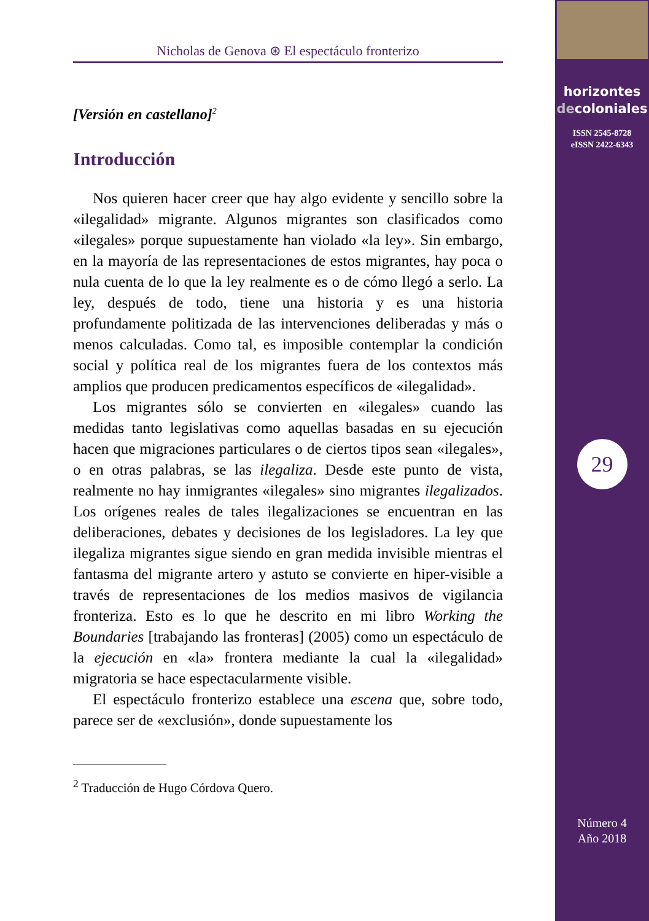Nicholas de Genova ⊛ El espectáculo fronterizo
[Versión en castellano]<sup>2</sup>
Introducción
Nos quieren hacer creer que hay algo evidente y sencillo sobre la «ilegalidad» migrante. Algunos migrantes son clasificados como «ilegales» porque supuestamente han violado «la ley». Sin embargo, en la mayoría de las representaciones de estos migrantes, hay poca o nula cuenta de lo que la ley realmente es o de cómo llegó a serlo. La ley, después de todo, tiene una historia y es una historia profundamente politizada de las intervenciones deliberadas y más o menos calculadas. Como tal, es imposible contemplar la condición social y política real de los migrantes fuera de los contextos más amplios que producen predicamentos específicos de «ilegalidad».
Los migrantes sólo se convierten en «ilegales» cuando las medidas tanto legislativas como aquellas basadas en su ejecución hacen que migraciones particulares o de ciertos tipos sean «ilegales», o en otras palabras, se las ilegaliza. Desde este punto de vista, realmente no hay inmigrantes «ilegales» sino migrantes ilegalizados. Los orígenes reales de tales ilegalizaciones se encuentran en las deliberaciones, debates y decisiones de los legisladores. La ley que ilegaliza migrantes sigue siendo en gran medida invisible mientras el fantasma del migrante artero y astuto se convierte en hiper-visible a través de representaciones de los medios masivos de vigilancia fronteriza. Esto es lo que he descrito en mi libro Working the Boundaries [trabajando las fronteras] (2005) como un espectáculo de la ejecución en «la» frontera mediante la cual la «ilegalidad» migratoria se hace espectacularmente visible.
El espectáculo fronterizo establece una escena que, sobre todo, parece ser de «exclusión», donde supuestamente los
<sup>2</sup> Traducción de Hugo Córdova Quero.
horizontes
decoloniales
ISSN 2545-8728
eISSN 2422-6343
29
Número 4
Año 2018